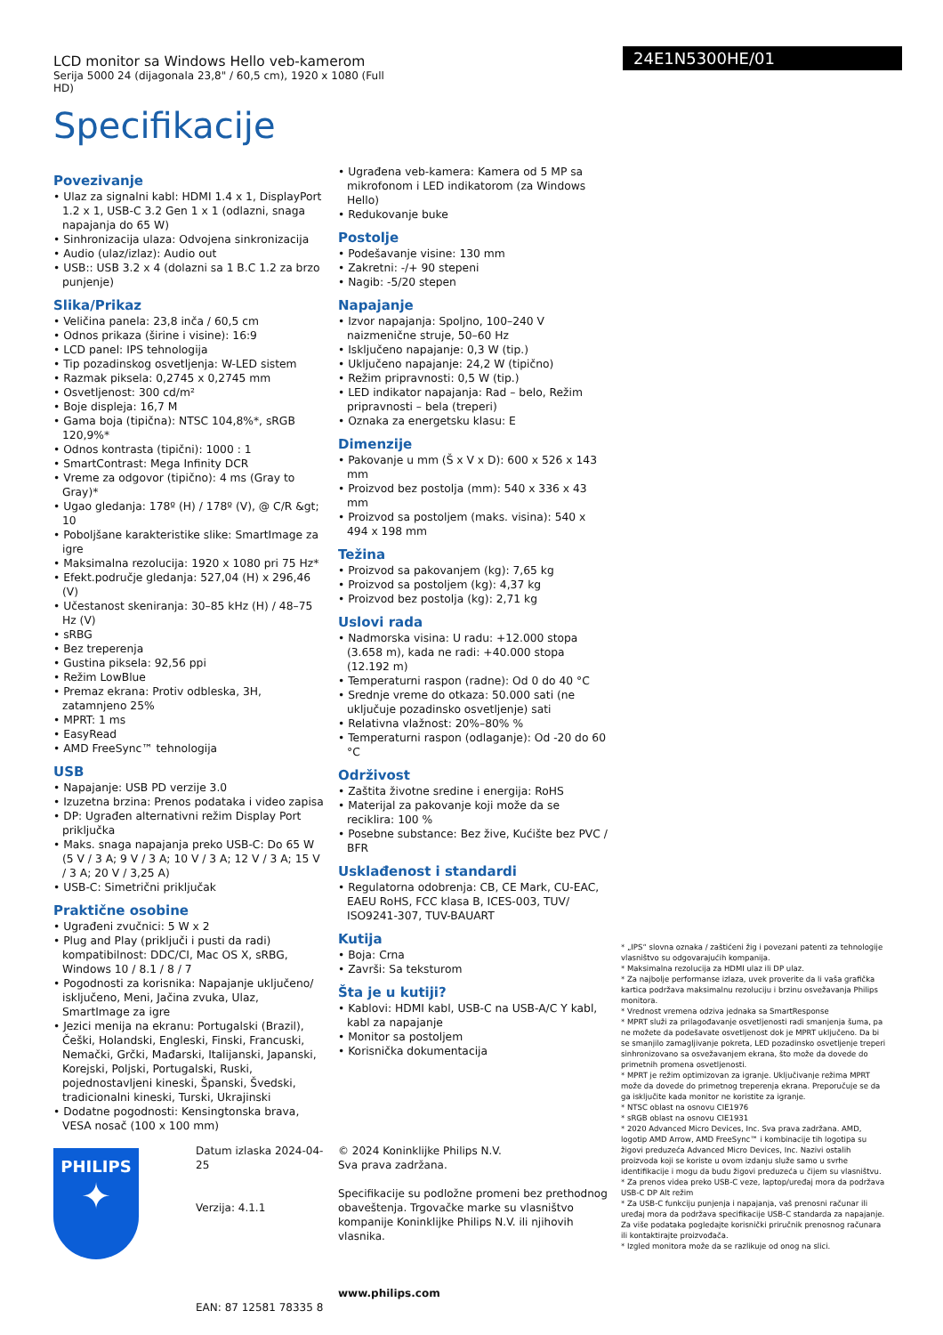LCD monitor sa Windows Hello veb-kamerom
Serija 5000 24 (dijagonala 23,8" / 60,5 cm), 1920 x 1080 (Full HD)
Specifikacije
24E1N5300HE/01
Povezivanje
• Ulaz za signalni kabl: HDMI 1.4 x 1, DisplayPort 1.2 x 1, USB-C 3.2 Gen 1 x 1 (odlazni, snaga napajanja do 65 W)
• Sinhronizacija ulaza: Odvojena sinkronizacija
• Audio (ulaz/izlaz): Audio out
• USB:: USB 3.2 x 4 (dolazni sa 1 B.C 1.2 za brzo punjenje)
Slika/Prikaz
• Veličina panela: 23,8 inča / 60,5 cm
• Odnos prikaza (širine i visine): 16:9
• LCD panel: IPS tehnologija
• Tip pozadinskog osvetljenja: W-LED sistem
• Razmak piksela: 0,2745 x 0,2745 mm
• Osvetljenost: 300 cd/m²
• Boje displeja: 16,7 M
• Gama boja (tipična): NTSC 104,8%*, sRGB 120,9%*
• Odnos kontrasta (tipični): 1000 : 1
• SmartContrast: Mega Infinity DCR
• Vreme za odgovor (tipično): 4 ms (Gray to Gray)*
• Ugao gledanja: 178º (H) / 178º (V), @ C/R &gt; 10
• Poboljšane karakteristike slike: SmartImage za igre
• Maksimalna rezolucija: 1920 x 1080 pri 75 Hz*
• Efekt.područje gledanja: 527,04 (H) x 296,46 (V)
• Učestanost skeniranja: 30–85 kHz (H) / 48–75 Hz (V)
• sRBG
• Bez treperenja
• Gustina piksela: 92,56 ppi
• Režim LowBlue
• Premaz ekrana: Protiv odbleska, 3H, zatamnjeno 25%
• MPRT: 1 ms
• EasyRead
• AMD FreeSync™ tehnologija
USB
• Napajanje: USB PD verzije 3.0
• Izuzetna brzina: Prenos podataka i video zapisa
• DP: Ugrađen alternativni režim Display Port priključka
• Maks. snaga napajanja preko USB-C: Do 65 W (5 V / 3 A; 9 V / 3 A; 10 V / 3 A; 12 V / 3 A; 15 V / 3 A; 20 V / 3,25 A)
• USB-C: Simetrični priključak
Praktične osobine
• Ugrađeni zvučnici: 5 W x 2
• Plug and Play (priključi i pusti da radi) kompatibilnost: DDC/CI, Mac OS X, sRBG, Windows 10 / 8.1 / 8 / 7
• Pogodnosti za korisnika: Napajanje uključeno/ isključeno, Meni, Jačina zvuka, Ulaz, SmartImage za igre
• Jezici menija na ekranu: Portugalski (Brazil), Češki, Holandski, Engleski, Finski, Francuski, Nemački, Grčki, Mađarski, Italijanski, Japanski, Korejski, Poljski, Portugalski, Ruski, pojednostavljeni kineski, Španski, Švedski, tradicionalni kineski, Turski, Ukrajinski
• Dodatne pogodnosti: Kensingtonska brava, VESA nosač (100 x 100 mm)
• Ugrađena veb-kamera: Kamera od 5 MP sa mikrofonom i LED indikatorom (za Windows Hello)
• Redukovanje buke
Postolje
• Podešavanje visine: 130 mm
• Zakretni: -/+ 90 stepeni
• Nagib: -5/20 stepen
Napajanje
• Izvor napajanja: Spoljno, 100–240 V naizmenične struje, 50–60 Hz
• Isključeno napajanje: 0,3 W (tip.)
• Uključeno napajanje: 24,2 W (tipično)
• Režim pripravnosti: 0,5 W (tip.)
• LED indikator napajanja: Rad – belo, Režim pripravnosti – bela (treperi)
• Oznaka za energetsku klasu: E
Dimenzije
• Pakovanje u mm (Š x V x D): 600 x 526 x 143 mm
• Proizvod bez postolja (mm): 540 x 336 x 43 mm
• Proizvod sa postoljem (maks. visina): 540 x 494 x 198 mm
Težina
• Proizvod sa pakovanjem (kg): 7,65 kg
• Proizvod sa postoljem (kg): 4,37 kg
• Proizvod bez postolja (kg): 2,71 kg
Uslovi rada
• Nadmorska visina: U radu: +12.000 stopa (3.658 m), kada ne radi: +40.000 stopa (12.192 m)
• Temperaturni raspon (radne): Od 0 do 40 °C
• Srednje vreme do otkaza: 50.000 sati (ne uključuje pozadinsko osvetljenje) sati
• Relativna vlažnost: 20%–80% %
• Temperaturni raspon (odlaganje): Od -20 do 60 °C
Održivost
• Zaštita životne sredine i energija: RoHS
• Materijal za pakovanje koji može da se reciklira: 100 %
• Posebne substance: Bez žive, Kućište bez PVC / BFR
Usklađenost i standardi
• Regulatorna odobrenja: CB, CE Mark, CU-EAC, EAEU RoHS, FCC klasa B, ICES-003, TUV/ ISO9241-307, TUV-BAUART
Kutija
• Boja: Crna
• Završi: Sa teksturom
Šta je u kutiji?
• Kablovi: HDMI kabl, USB-C na USB-A/C Y kabl, kabl za napajanje
• Monitor sa postoljem
• Korisnička dokumentacija
* „IPS“ slovna oznaka / zaštićeni žig i povezani patenti za tehnologije vlasništvo su odgovarajućih kompanija.
* Maksimalna rezolucija za HDMI ulaz ili DP ulaz.
* Za najbolje performanse izlaza, uvek proverite da li vaša grafička kartica podržava maksimalnu rezoluciju i brzinu osvežavanja Philips monitora.
* Vrednost vremena odziva jednaka sa SmartResponse
* MPRT služi za prilagođavanje osvetljenosti radi smanjenja šuma, pa ne možete da podešavate osvetljenost dok je MPRT uključeno. Da bi se smanjilo zamagljivanje pokreta, LED pozadinsko osvetljenje treperi sinhronizovano sa osvežavanjem ekrana, što može da dovede do primetnih promena osvetljenosti.
* MPRT je režim optimizovan za igranje. Uključivanje režima MPRT može da dovede do primetnog treperenja ekrana. Preporučuje se da ga isključite kada monitor ne koristite za igranje.
* NTSC oblast na osnovu CIE1976
* sRGB oblast na osnovu CIE1931
* 2020 Advanced Micro Devices, Inc. Sva prava zadržana. AMD, logotip AMD Arrow, AMD FreeSync™ i kombinacije tih logotipa su žigovi preduzeća Advanced Micro Devices, Inc. Nazivi ostalih proizvoda koji se koriste u ovom izdanju služe samo u svrhe identifikacije i mogu da budu žigovi preduzeća u čijem su vlasništvu.
* Za prenos videa preko USB-C veze, laptop/uređaj mora da podržava USB-C DP Alt režim
* Za USB-C funkciju punjenja i napajanja, vaš prenosni računar ili uređaj mora da podržava specifikacije USB-C standarda za napajanje. Za više podataka pogledajte korisnički priručnik prenosnog računara ili kontaktirajte proizvođača.
* Izgled monitora može da se razlikuje od onog na slici.
PHILIPS
✦
Datum izlaska 2024-04-25
Verzija: 4.1.1
EAN: 87 12581 78335 8
© 2024 Koninklijke Philips N.V.
Sva prava zadržana.
Specifikacije su podložne promeni bez prethodnog obaveštenja. Trgovačke marke su vlasništvo kompanije Koninklijke Philips N.V. ili njihovih vlasnika.
www.philips.com